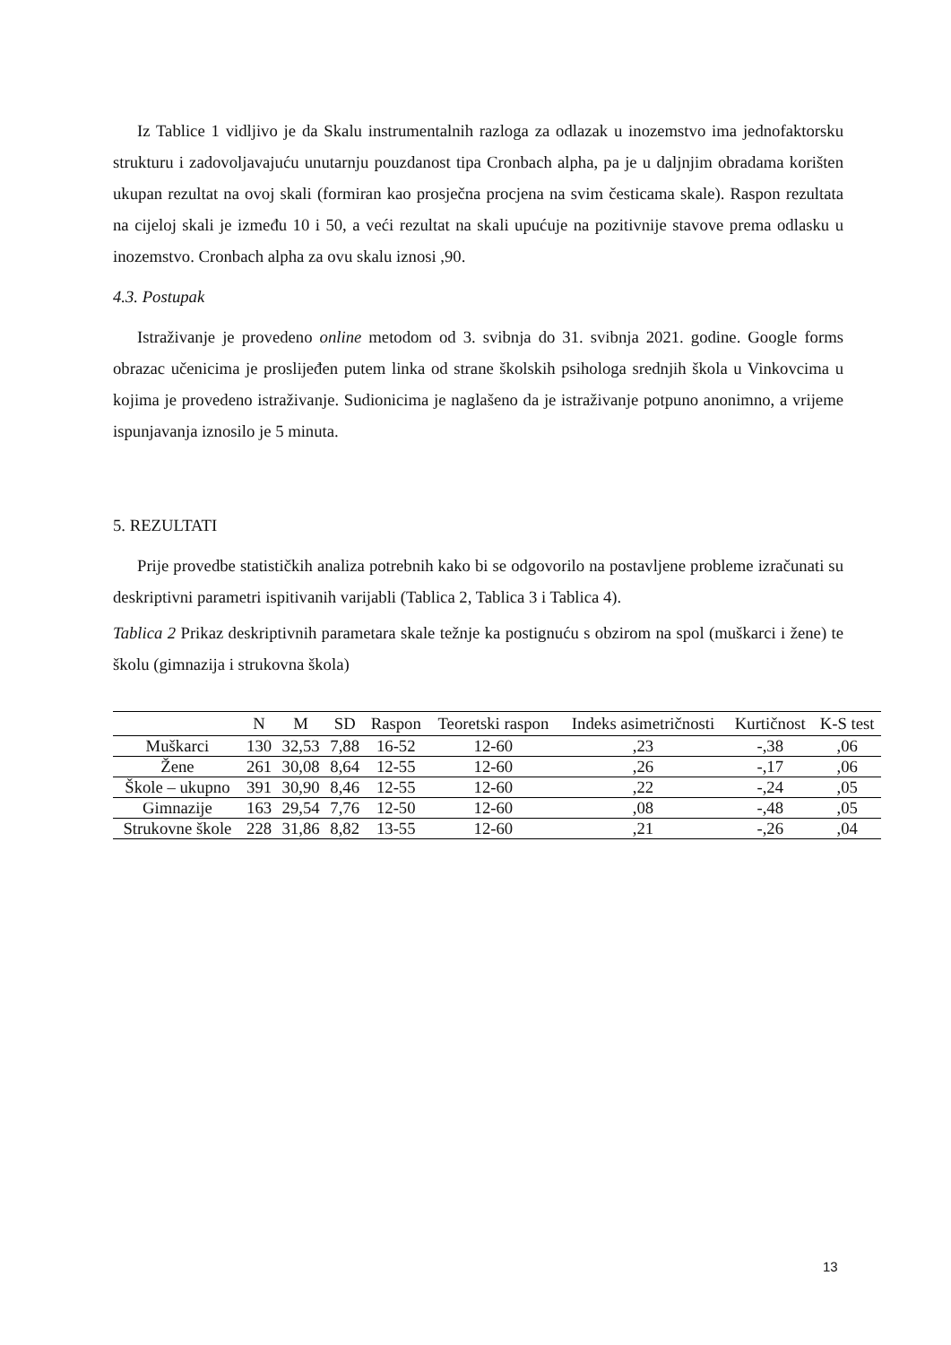Iz Tablice 1 vidljivo je da Skalu instrumentalnih razloga za odlazak u inozemstvo ima jednofaktorsku strukturu i zadovoljavajuću unutarnju pouzdanost tipa Cronbach alpha, pa je u daljnjim obradama korišten ukupan rezultat na ovoj skali (formiran kao prosječna procjena na svim česticama skale). Raspon rezultata na cijeloj skali je između 10 i 50, a veći rezultat na skali upućuje na pozitivnije stavove prema odlasku u inozemstvo. Cronbach alpha za ovu skalu iznosi ,90.
4.3. Postupak
Istraživanje je provedeno online metodom od 3. svibnja do 31. svibnja 2021. godine. Google forms obrazac učenicima je proslijeđen putem linka od strane školskih psihologa srednjih škola u Vinkovcima u kojima je provedeno istraživanje. Sudionicima je naglašeno da je istraživanje potpuno anonimno, a vrijeme ispunjavanja iznosilo je 5 minuta.
5. REZULTATI
Prije provedbe statističkih analiza potrebnih kako bi se odgovorilo na postavljene probleme izračunati su deskriptivni parametri ispitivanih varijabli (Tablica 2, Tablica 3 i Tablica 4).
Tablica 2 Prikaz deskriptivnih parametara skale težnje ka postignuću s obzirom na spol (muškarci i žene) te školu (gimnazija i strukovna škola)
| | N | M | SD | Raspon | Teoretski raspon | Indeks asimetričnosti | Kurtičnost | K-S test |
| --- | --- | --- | --- | --- | --- | --- | --- | --- |
| Muškarci | 130 | 32,53 | 7,88 | 16-52 | 12-60 | ,23 | -,38 | ,06 |
| Žene | 261 | 30,08 | 8,64 | 12-55 | 12-60 | ,26 | -,17 | ,06 |
| Škole – ukupno | 391 | 30,90 | 8,46 | 12-55 | 12-60 | ,22 | -,24 | ,05 |
| Gimnazije | 163 | 29,54 | 7,76 | 12-50 | 12-60 | ,08 | -,48 | ,05 |
| Strukovne škole | 228 | 31,86 | 8,82 | 13-55 | 12-60 | ,21 | -,26 | ,04 |
13